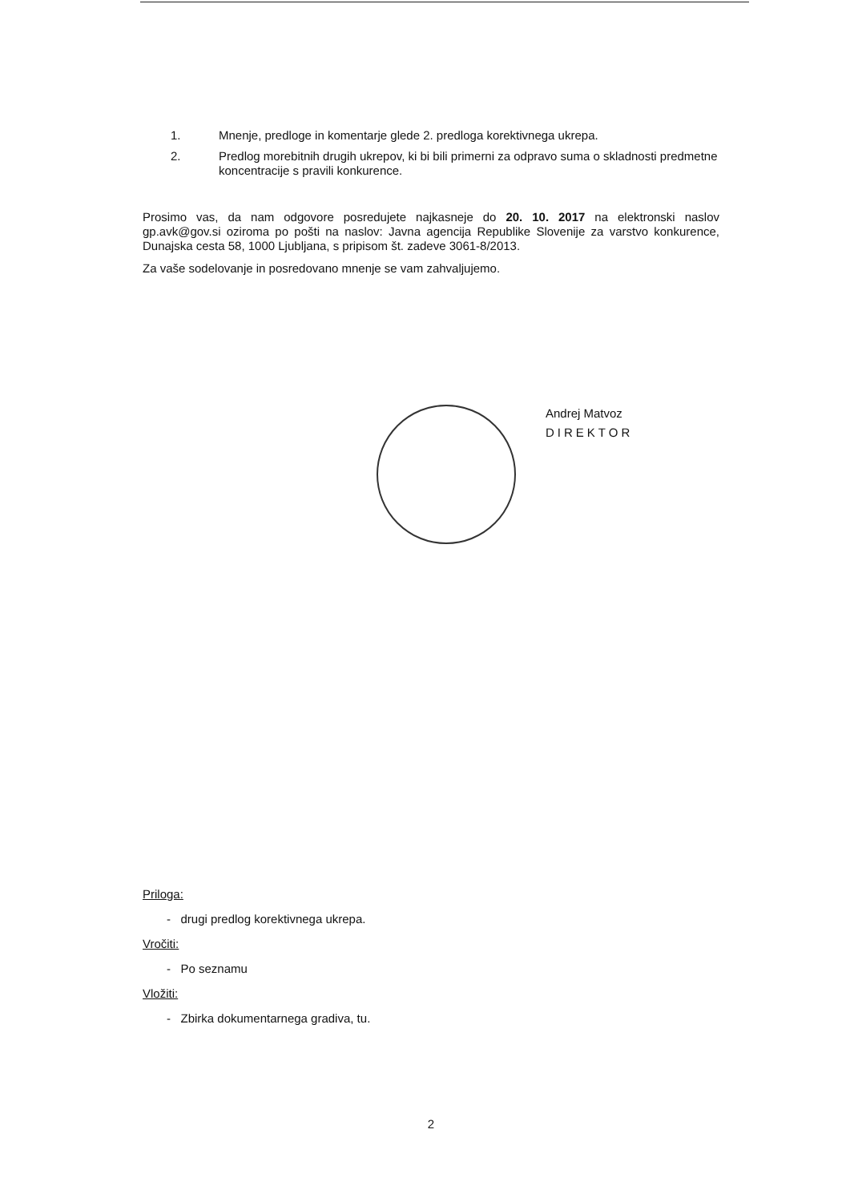1. Mnenje, predloge in komentarje glede 2. predloga korektivnega ukrepa.
2. Predlog morebitnih drugih ukrepov, ki bi bili primerni za odpravo suma o skladnosti predmetne koncentracije s pravili konkurence.
Prosimo vas, da nam odgovore posredujete najkasneje do 20. 10. 2017 na elektronski naslov gp.avk@gov.si oziroma po pošti na naslov: Javna agencija Republike Slovenije za varstvo konkurence, Dunajska cesta 58, 1000 Ljubljana, s pripisom št. zadeve 3061-8/2013.
Za vaše sodelovanje in posredovano mnenje se vam zahvaljujemo.
Andrej Matvoz
DIREKTOR
Priloga:
- drugi predlog korektivnega ukrepa.
Vročiti:
- Po seznamu
Vložiti:
- Zbirka dokumentarnega gradiva, tu.
2